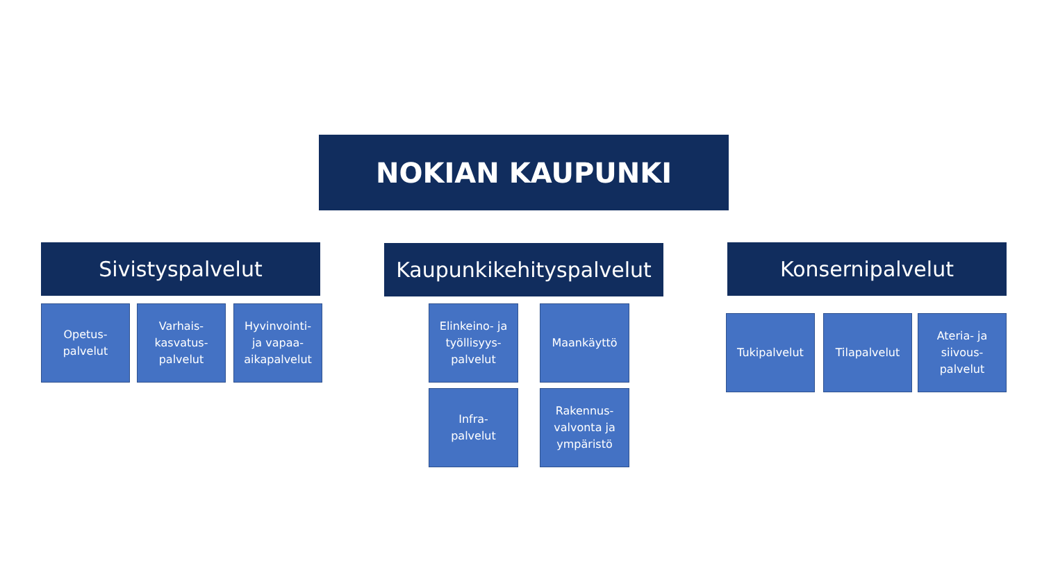NOKIAN KAUPUNKI
Sivistyspalvelut
Opetus-
palvelut
Varhais-
kasvatus-
palvelut
Hyvinvointi-
ja vapaa-
aikapalvelut
Kaupunkikehityspalvelut
Elinkeino- ja
työllisyys-
palvelut
Maankäyttö
Infra-
palvelut
Rakennus-
valvonta ja
ympäristö
Konsernipalvelut
Tukipalvelut Tilapalvelut
Ateria- ja
siivous-
palvelut